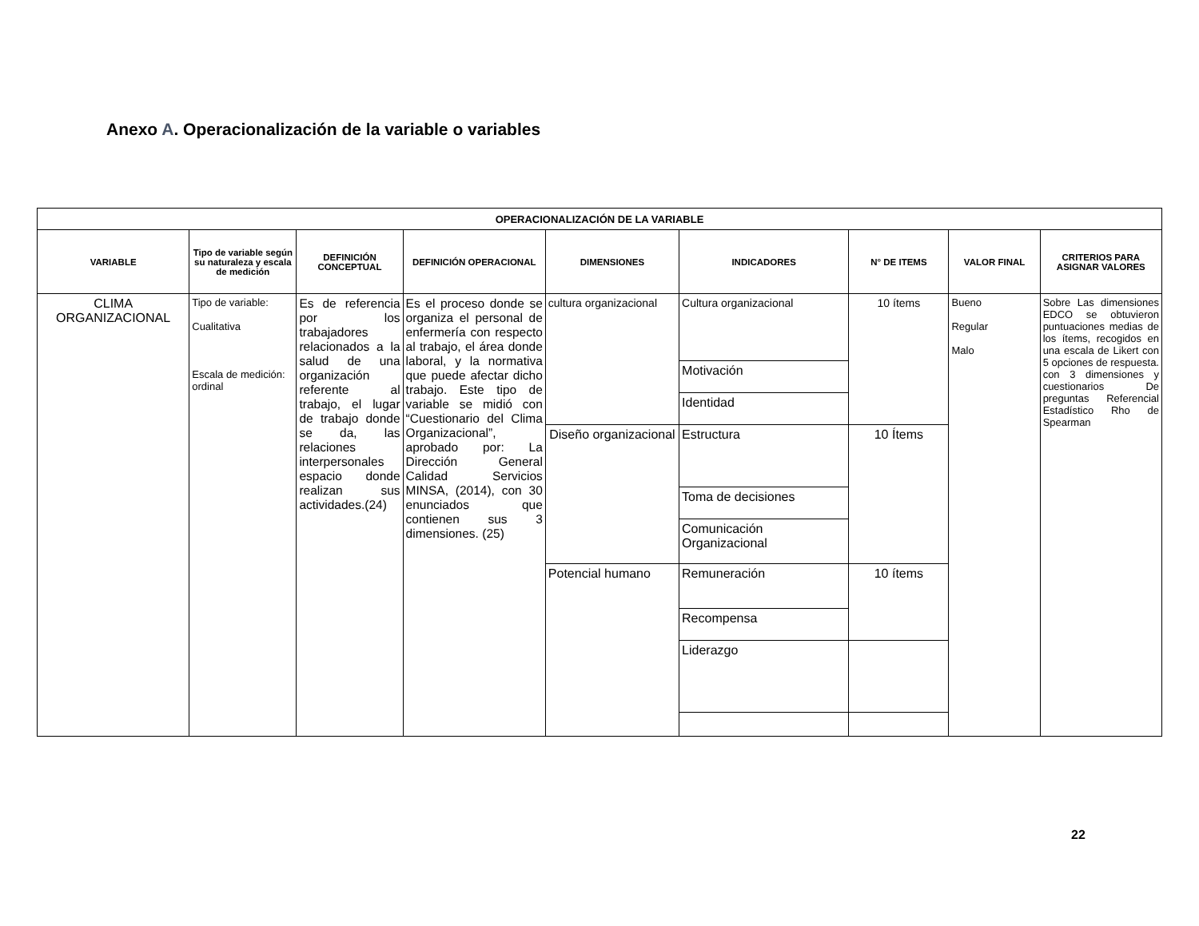Anexo A. Operacionalización de la variable o variables
| OPERACIONALIZACIÓN DE LA VARIABLE | | | | | | | | |
| --- | --- | --- | --- | --- | --- | --- | --- | --- |
| VARIABLE | Tipo de variable según su naturaleza y escala de medición | DEFINICIÓN CONCEPTUAL | DEFINICIÓN OPERACIONAL | DIMENSIONES | INDICADORES | N° DE ITEMS | VALOR FINAL | CRITERIOS PARA ASIGNAR VALORES |
| CLIMA ORGANIZACIONAL | Tipo de variable: Cualitativa Escala de medición: ordinal | Es de referencia por los trabajadores relacionados a la salud de una organización referente al trabajo, el lugar de trabajo donde se da, las relaciones interpersonales espacio donde realizan sus actividades.(24) | Es el proceso donde se organiza el personal de enfermería con respecto al trabajo, el área donde laboral, y la normativa que puede afectar dicho trabajo. Este tipo de variable se midió con “Cuestionario del Clima Organizacional”, aprobado por: La Dirección General Calidad Servicios MINSA, (2014), con 30 enunciados que contienen sus 3 dimensiones. (25) | cultura organizacional | Cultura organizacional | 10 ítems | Bueno Regular Malo | Sobre Las dimensiones EDCO se obtuvieron puntuaciones medias de los ítems, recogidos en una escala de Likert con 5 opciones de respuesta. con 3 dimensiones y cuestionarios De preguntas Referencial Estadístico Rho de Spearman |
| | | | | | Motivación | | | |
| | | | | | Identidad | | | |
| | | | | Diseño organizacional | Estructura | 10 Ítems | | |
| | | | | | Toma de decisiones | | | |
| | | | | | Comunicación Organizacional | | | |
| | | | | Potencial humano | Remuneración | 10 ítems | | |
| | | | | | Recompensa | | | |
| | | | | | Liderazgo | | | |
22